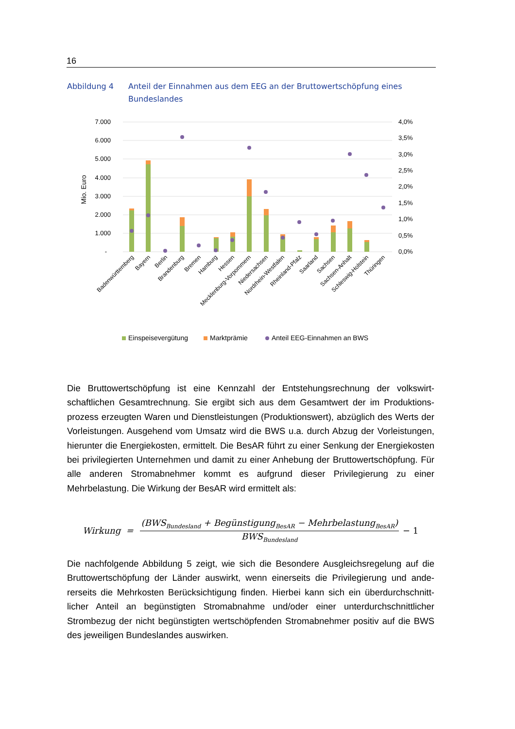16
Abbildung 4 Anteil der Einnahmen aus dem EEG an der Bruttowertschöpfung eines Bundeslandes
7.000
6.000
5.000
4.000
3.000
2.000
1.000
-
4,0%
3,5%
3,0%
2,5%
2,0%
1,5%
1,0%
0,5%
0,0%
Mio. Euro
Badenwürttemberg
Bayern
Berlin
Brandenburg
Bremen
Hamburg
Hessen
Mecklenburg-Vorpommern
Niedersachsen
Nordrhein-Westfalen
Rheinland-Pfalz
Saarland
Sachsen
Sachsen-Anhalt
Schleswig-Holstein
Thüringen
Einspeisevergütung
Marktprämie
Anteil EEG-Einnahmen an BWS
Die Bruttowertschöpfung ist eine Kennzahl der Entstehungsrechnung der volkswirt­schaftlichen Gesamtrechnung. Sie ergibt sich aus dem Gesamtwert der im Produktions­prozess erzeugten Waren und Dienstleistungen (Produktionswert), abzüglich des Werts der Vorleistungen. Ausgehend vom Umsatz wird die BWS u.a. durch Abzug der Vorleis­tungen, hierunter die Energiekosten, ermittelt. Die BesAR führt zu einer Senkung der Energiekosten bei privilegierten Unternehmen und damit zu einer Anhebung der Brutto­wertschöpfung. Für alle anderen Stromabnehmer kommt es aufgrund dieser Privilegie­rung zu einer Mehrbelastung. Die Wirkung der BesAR wird ermittelt als:
Wirkung = (BWS<sub>Bundesland</sub> + Begünstigung<sub>BesAR</sub> − Mehrbelastung<sub>BesAR</sub>) BWS<sub>Bundesland</sub> − 1
Die nachfolgende Abbildung 5 zeigt, wie sich die Besondere Ausgleichsregelung auf die Bruttowertschöpfung der Länder auswirkt, wenn einerseits die Privilegierung und ande­rerseits die Mehrkosten Berücksichtigung finden. Hierbei kann sich ein überdurchschnitt­licher Anteil an begünstigten Stromabnahme und/oder einer unterdurchschnittlicher Strombezug der nicht begünstigten wertschöpfenden Stromabnehmer positiv auf die BWS des jeweiligen Bundeslandes auswirken.